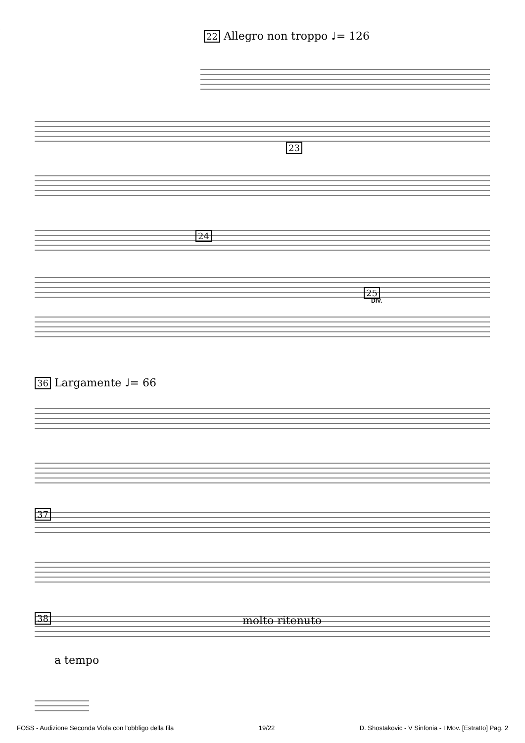22 Allegro non troppo ♩= 126
25
24
23
DIV.
36 Largamente ♩= 66
37
38 molto ritenuto
a tempo
FOSS - Audizione Seconda Viola con l'obbligo della fila 19/22 D. Shostakovic - V Sinfonia - I Mov. [Estratto] Pag. 2